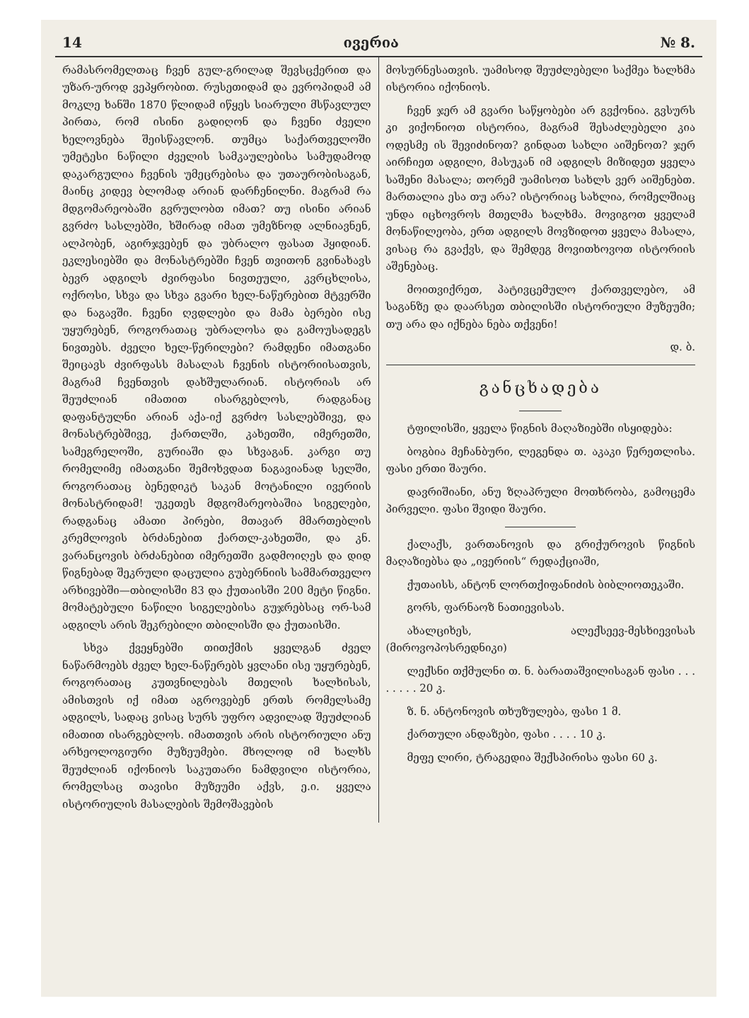14 ივერია № 8.
რამასრომელთაც ჩვენ გულ-გრილად შევსცქერით და უზარ-უროდ ვეპყრობით. რუსეთიდამ და ევროპიდამ ამ მოკლე ხანში 1870 წლიდამ იწყეს სიარული მსწავლულ პირთა, რომ ისინი გადიღონ და ჩვენი ძველი ხელოვნება შეისწავლონ. თუმცა საქართველოში უმეტესი ნაწილი ძველის სამკაულებისა სამუდამოდ დაკარგულია ჩვენის უმეცრებისა და უთაურობისაგან, მაინც კიდევ ბლომად არიან დარჩენილნი. მაგრამ რა მდგომარეობაში გვრულობთ იმათ? თუ ისინი არიან გვრძო სასლებში, ხშირად იმათ უმეზნოდ ალნიავნენ, ალპობენ, აგირჯვებენ და უბრალო ფასათ ჰყიდიან. ეკლესიებში და მონასტრებში ჩვენ თვითონ გვინახავს ბევრ ადგილს ძვირფასი ნივთეული, კვრცხლისა, ოქროსი, სხვა და სხვა გვარი ხელ-ნაწერებით მტვერში და ნაგავში. ჩვენი ღვდლები და მამა ბერები ისე უყურებენ, როგორათაც უბრალოსა და გამოუსადეგს ნივთებს. ძველი ხელ-წერილები? რამდენი იმათგანი შეიცავს ძვირფასს მასალას ჩვენის ისტორიისათვის, მაგრამ ჩვენთვის დახშულარიან. ისტორიას არ შეუძლიან იმათით ისარგებლოს, რადგანაც დაფანტულნი არიან აქა-იქ გვრძო სასლებშივე, და მონასტრებშივე, ქართლში, კახეთში, იმერეთში, სამეგრელოში, გურიაში და სხვაგან. კარგი თუ რომელიმე იმათგანი შემოხვდათ ნაგავიანად სელში, როგორათაც ბენედიკტ საკან მოტანილი ივერიის მონასტრიდამ! უკეთეს მდგომარეობაშია სიგელები, რადგანაც ამათი პირები, მთავარ მმართებლის კრემლოვის ბრძანებით ქართლ-კახეთში, და კნ. ვარანცოვის ბრძანებით იმერეთში გადმოიღეს და დიდ წიგნებად შეკრული დაცულია გუბერნიის სამმართველო არხივებში—თბილისში 83 და ქუთაისში 200 მეტი წიგნი. მომატებული ნაწილი სიგელებისა გუჯრებსაც ორ-სამ ადგილს არის შეკრებილი თბილისში და ქუთაისში.
სხვა ქვეყნებში თითქმის ყველგან ძველ ნაწარმოებს ძველ ხელ-ნაწერებს ყვლანი ისე უყურებენ, როგორათაც კუთვნილებას მთელის ხალხისას, ამისთვის იქ იმათ აგროვებენ ერთს რომელსამე ადგილს, სადაც ვისაც სურს უფრო ადვილად შეუძლიან იმათით ისარგებლოს. იმათთვის არის ისტორიული ანუ არხეოლოგიური მუზეუმები. მხოლოდ იმ ხალხს შეუძლიან იქონიოს საკუთარი ნამდვილი ისტორია, რომელსაც თავისი მუზეუმი აქვს, ე.ი. ყველა ისტორიულის მასალების შემოშავების
მოსურნესათვის. უამისოდ შეუძლებელი საქმეა ხალხმა ისტორია იქონიოს.
ჩვენ ჯერ ამ გვარი საწყობები არ გვქონია. გვსურს კი ვიქონიოთ ისტორია, მაგრამ შესაძლებელი კია ოდესმე ის შევიძინოთ? გინდათ სახლი აიშენოთ? ჯერ აირჩიეთ ადგილი, მასუკან იმ ადგილს მიზიდეთ ყველა საშენი მასალა; თორემ უამისოთ სახლს ვერ აიშენებთ. მართალია ესა თუ არა? ისტორიაც სახლია, რომელშიაც უნდა იცხოვროს მთელმა ხალხმა. მოვიგოთ ყველამ მონაწილეობა, ერთ ადგილს მოვზიდოთ ყველა მასალა, ვისაც რა გვაქვს, და შემდეგ მოვითხოვოთ ისტორიის აშენებაც.
მოითვიქრეთ, პატივცემულო ქართველებო, ამ საგანზე და დაარსეთ თბილისში ისტორიული მუზეუმი; თუ არა და იქნება ნება თქვენი!
დ. ბ.
განცხადება
ტფილისში, ყველა წიგნის მაღაზიებში ისყიდება:
ბოგბია მეჩანბური, ლეგენდა თ. აკაკი წერეთლისა. ფასი ერთი შაური.
დავრიშიანი, ანუ ზღაპრული მოთხრობა, გამოცემა პირველი. ფასი შვიდი შაური.
ქალაქს, ვართანოვის და გრიქუროვის წიგნის მაღაზიებსა და „ივერიის“ რედაქციაში,
ქუთაისს, ანტონ ლორთქიფანიძის ბიბლიოთეკაში.
გორს, ფარნაოზ ნათიევისას.
ახალციხეს, ალექსეევ-მესხიევისას (მიროვოპოსრედნიკი)
ლექსნი თქმულნი თ. ნ. ბარათაშვილისაგან ფასი . . . . . . . . 20 კ.
ზ. ნ. ანტონოვის თხუზულება, ფასი 1 მ.
ქართული ანდაზები, ფასი . . . . 10 კ.
მეფე ლირი, ტრაგედია შექსპირისა ფასი 60 კ.